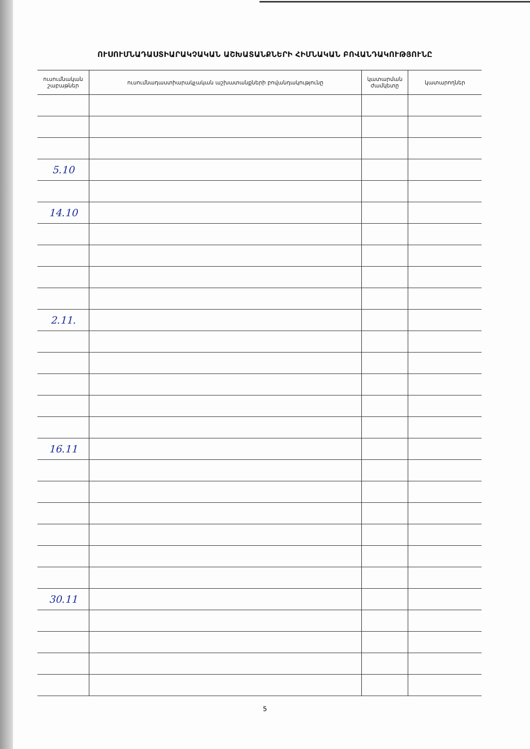ՈՒՍՈՒՄՆԱԴԱՍՏԻԱՐԱԿՉԱԿԱՆ ԱՇԽԱՏԱՆՔՆԵՐԻ ՀԻՄՆԱԿԱՆ ԲՈՎԱՆԴԱԿՈՒԹՅՈՒՆԸ
| ուսումնական շաբաթներ | ուսումնադաստիարակչական աշխատանքների բովանդակությունը | կատարման ժամկետը | կատարողներ |
| --- | --- | --- | --- |
| 5.10 | | | |
| 14.10 | | | |
| 2.11. | | | |
| 16.11 | | | |
| 30.11 | | | |
5